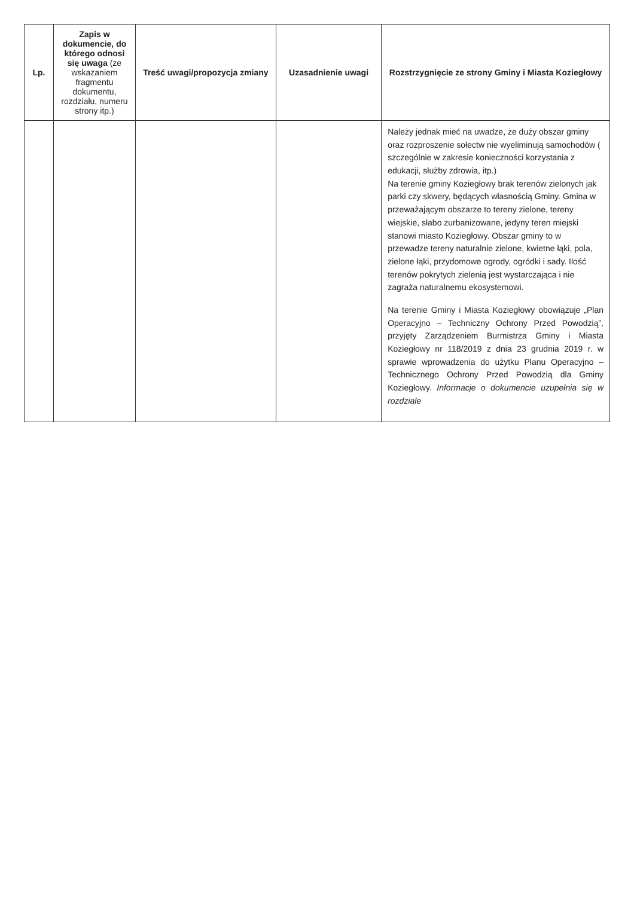| Lp. | Zapis w dokumencie, do którego odnosi się uwaga (ze wskazaniem fragmentu dokumentu, rozdziału, numeru strony itp.) | Treść uwagi/propozycja zmiany | Uzasadnienie uwagi | Rozstrzygnięcie ze strony Gminy i Miasta Koziegłowy |
| --- | --- | --- | --- | --- |
| | | | | Należy jednak mieć na uwadze, że duży obszar gminy oraz rozproszenie sołectw nie wyeliminują samochodów ( szczególnie w zakresie konieczności korzystania z edukacji, służby zdrowia, itp.) Na terenie gminy Koziegłowy brak terenów zielonych jak parki czy skwery, będących własnością Gminy. Gmina w przeważającym obszarze to tereny zielone, tereny wiejskie, słabo zurbanizowane, jedyny teren miejski stanowi miasto Koziegłowy. Obszar gminy to w przewadze tereny naturalnie zielone, kwietne łąki, pola, zielone łąki, przydomowe ogrody, ogródki i sady. Ilość terenów pokrytych zielenią jest wystarczająca i nie zagraża naturalnemu ekosystemowi. Na terenie Gminy i Miasta Koziegłowy obowiązuje „Plan Operacyjno – Techniczny Ochrony Przed Powodzią”, przyjęty Zarządzeniem Burmistrza Gminy i Miasta Koziegłowy nr 118/2019 z dnia 23 grudnia 2019 r. w sprawie wprowadzenia do użytku Planu Operacyjno – Technicznego Ochrony Przed Powodzią dla Gminy Koziegłowy. Informacje o dokumencie uzupełnia się w rozdziale |